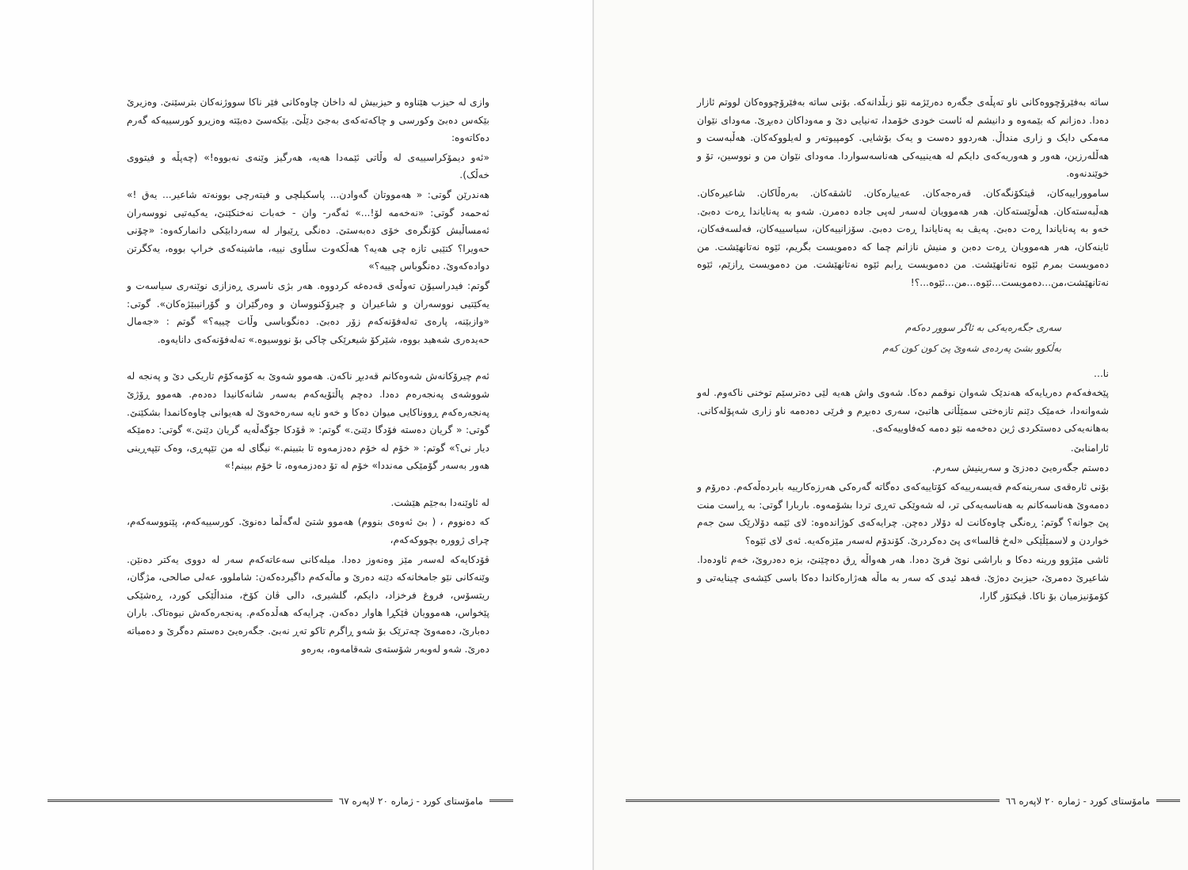ساته بەفێرۆچووەکانی ناو تەپڵەی جگەرە دەرێژمە نێو زبڵدانەکە. بۆنی ساتە بەفێرۆچووەکان لووتم ئازار دەدا. دەزانم کە بێمەوە و دانیشم لە ئاست خودی خۆمدا، تەنیایی دێ و مەوداکان دەبڕێ. مەودای نێوان مەمکی دایک و زاری منداڵ. هەردوو دەست و یەک بۆشایی. کومپیوتەر و لەیلووکەکان. هەڵبەست و هەڵلەرزین، هەور و هەوریەکەی دایکم لە هەینییەکی هەناسەسواردا. مەودای نێوان من و نووسین، تۆ و خوێندنەوە.
سامووراییەکان، ڤیتکۆنگەکان. قەرەجەکان. عەییارەکان. ئاشقەکان. بەرەڵاکان. شاعیرەکان. هەڵبەستەکان. هەڵوێستەکان. هەر هەموویان لەسەر لەپی جادە دەمرن. شەو بە پەنایاندا ڕەت دەبێ. خەو بە پەنایاندا ڕەت دەبێ. پەیڤ بە پەنایاندا ڕەت دەبێ. سۆزانییەکان، سیاسییەکان، فەلسەفەکان، ئاینەکان، هەر هەموویان ڕەت دەبن و منیش نازانم چما کە دەمویست بگریم، ئێوە نەتانهێشت. من دەمویست بمرم ئێوە نەتانهێشت. من دەمویست ڕابم ئێوە نەتانهێشت. من دەمویست ڕازێم، ئێوە نەتانهێشت،من...دەمویست...ئێوە...من...ئێوە...؟!
سەری جگەرەیەکی بە ئاگر سوور دەکەم
بەڵکوو بشێ پەردەی شەوێ پێ کون کون کەم
نا...
پێخەفەکەم دەریایەکە هەندێک شەوان نوقمم دەکا. شەوی واش هەیە لێی دەترسێم توخنی ناکەوم. لەو شەوانەدا، خەمێک دێنم تازەختی سمێڵانی هاتبێ، سەری دەبڕم و فرێی دەدەمە ناو زاری شەپۆلەکانی. بەهانەیەکی دەستکردی ژین دەخەمە نێو دەمە کەفاوییەکەی.
ئارامنابێ.
دەستم جگەرەیێ دەدزێ و سەرینیش سەرم.
بۆنی ئارەقەی سەرینەکەم قەیسەرییەکە کۆتاییەکەی دەگاتە گەرەکی هەرزەکارییە بابردەڵەکەم. دەرۆم و دەمەوێ هەناسەکانم بە هەناسەیەکی تر، لە شەوێکی تەڕی تردا بشۆمەوە. باربارا گوتی: بە ڕاست منت پێ جوانە؟ گوتم: ڕەنگی چاوەکانت لە دۆلار دەچن. چرایەکەی کوژاندەوە: لای ئێمە دۆلارێک سێ جەم خواردن و لاسمێڵێکی «لەخ ڤالسا»ی پێ دەکردرێ. کۆندۆم لەسەر مێزەکەیە. ئەی لای ئێوە؟
ئاشی مێژوو ورینە دەکا و باراشی نوێ فرێ دەدا. هەر هەواڵە ڕق دەچێنێ، بزە دەدروێ، خەم ئاودەدا. شاعیرێ دەمرێ، حیزبێ دەژێ. فەهد ئیدی کە سەر بە ماڵە هەژارەکاندا دەکا باسی کێشەی چینایەتی و کۆمۆنیزمیان بۆ ناکا. ڤیکتۆر گارا،
مامۆستای کورد - ژمارە ٢٠ لاپەرە ٦٦
وازی لە حیزب هێناوە و حیزبیش لە داخان چاوەکانی فێر ناکا سووژنەکان بترسێنێ. وەزیرێ بێکەس دەبێ وکورسی و چاکەتەکەی بەجێ دێڵێ. بێکەسێ دەبێتە وەزیرو کورسییەکە گەرم دەکاتەوە:
«ئەو دیمۆکراسییەی لە وڵاتی ئێمەدا هەیە، هەرگیز وێنەی نەبووە!» (چەپڵە و فیتووی خەڵک).
هەندرێن گوتی: « هەمووتان گەوادن... پاسکیلچی و فیتەرچی بوونەتە شاعیر... یەق !» ئەحمەد گوتی: «نەخەمە لۆ!...» ئەگەر- وان - خەبات نەخنکێنێ، یەکیەتیی نووسەران ئەمساڵیش کۆنگرەی خۆی دەبەستێ. دەنگی ڕێبوار لە سەردابێکی دانمارکەوە: «چۆنی حەویرا؟ کتێبی تازە چی هەیە؟ هەڵکەوت سڵاوی نییە، ماشینەکەی خراپ بووە، یەکگرتن دوادەکەوێ. دەنگوباس چییە؟»
گوتم: فیدراسیۆن تەوڵەی قەدەغە کردووە. هەر بژی ناسری ڕەزازی نوێنەری سیاسەت و یەکێتیی نووسەران و شاعیران و چیرۆکنووسان و وەرگێران و گۆرانیبێژەکان». گوتی: «وازبێنە، پارەی تەلەفۆنەکەم زۆر دەبێ. دەنگوباسی وڵات چییە؟» گوتم : «جەمال حەیدەری شەهید بووە، شێرکۆ شیعرێکی چاکی بۆ نووسیوە.» تەلەفۆنەکەی دانایەوە.
ئەم چیرۆکانەش شەوەکانم قەدبڕ ناکەن. هەموو شەوێ بە کۆمەکۆم تاریکی دێ و پەنجە لە شووشەی پەنجەرەم دەدا. دەچم پاڵتۆیەکەم بەسەر شانەکانیدا دەدەم. هەموو ڕۆژێ پەنجەرەکەم ڕووناکایی میوان دەکا و خەو نایە سەرەخەوێ لە هەیوانی چاوەکانمدا بشکێنێ. گوتی: « گریان دەستە فۆدگا دێنێ.» گوتم: « ڤۆدکا جۆگەڵەیە گریان دێنێ.» گوتی: دەمێکە دیار نی؟» گوتم: « خۆم لە خۆم دەدزمەوە تا بتبینم.» نیگای لە من تێپەڕی، وەک تێپەڕینی هەور بەسەر گۆمێکی مەنددا» خۆم لە تۆ دەدزمەوە، تا خۆم ببینم!»
لە ئاوێنەدا بەجێم هێشت.
کە دەنووم ، ( بێ ئەوەی بنووم) هەموو شتێ لەگەڵما دەنوێ. کورسییەکەم، پێنووسەکەم، چرای ژوورە بچووکەکەم،
ڤۆدکایەکە لەسەر مێز وەنەوز دەدا. میلەکانی سەعاتەکەم سەر لە دووی یەکتر دەنێن. وێنەکانی نێو جامخانەکە دێنە دەرێ و ماڵەکەم داگیردەکەن: شاملوو، عەلی صالحی، مژگان، ریتسۆس، فروغ فرخزاد، دایکم، گلشیری، دالی ڤان کۆخ، منداڵێکی کورد، ڕەشێکی پێخواس، هەموویان ڤێکڕا هاوار دەکەن. چرایەکە هەڵدەکەم. پەنجەرەکەش نیوەتاک. باران دەبارێ، دەمەوێ چەترێک بۆ شەو ڕاگرم تاکو تەڕ نەبێ. جگەرەیێ دەستم دەگرێ و دەمباتە دەرێ. شەو لەوبەر شۆستەی شەقامەوە، بەرەو
مامۆستای کورد - ژمارە ٢٠ لاپەرە ٦٧